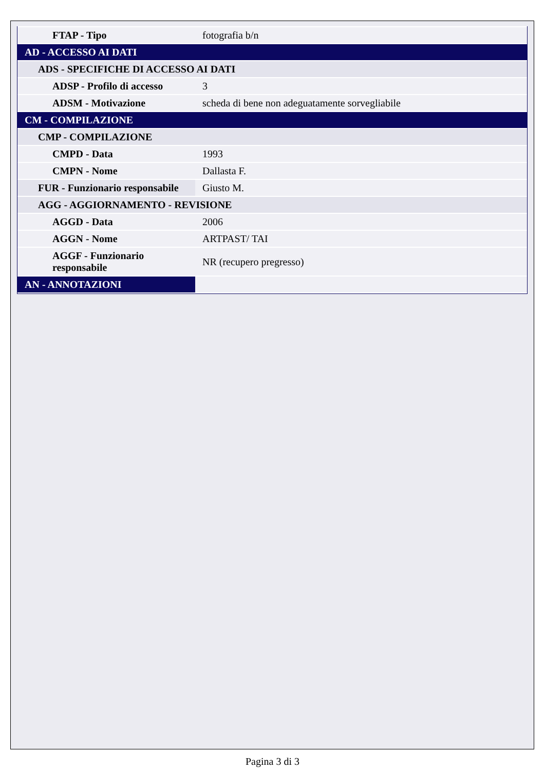| FTAP - Tipo | fotografia b/n |
| AD - ACCESSO AI DATI | |
| ADS - SPECIFICHE DI ACCESSO AI DATI | |
| ADSP - Profilo di accesso | 3 |
| ADSM - Motivazione | scheda di bene non adeguatamente sorvegliabile |
| CM - COMPILAZIONE | |
| CMP - COMPILAZIONE | |
| CMPD - Data | 1993 |
| CMPN - Nome | Dallasta F. |
| FUR - Funzionario responsabile | Giusto M. |
| AGG - AGGIORNAMENTO - REVISIONE | |
| AGGD - Data | 2006 |
| AGGN - Nome | ARTPAST/ TAI |
| AGGF - Funzionario responsabile | NR (recupero pregresso) |
| AN - ANNOTAZIONI | |
Pagina 3 di 3